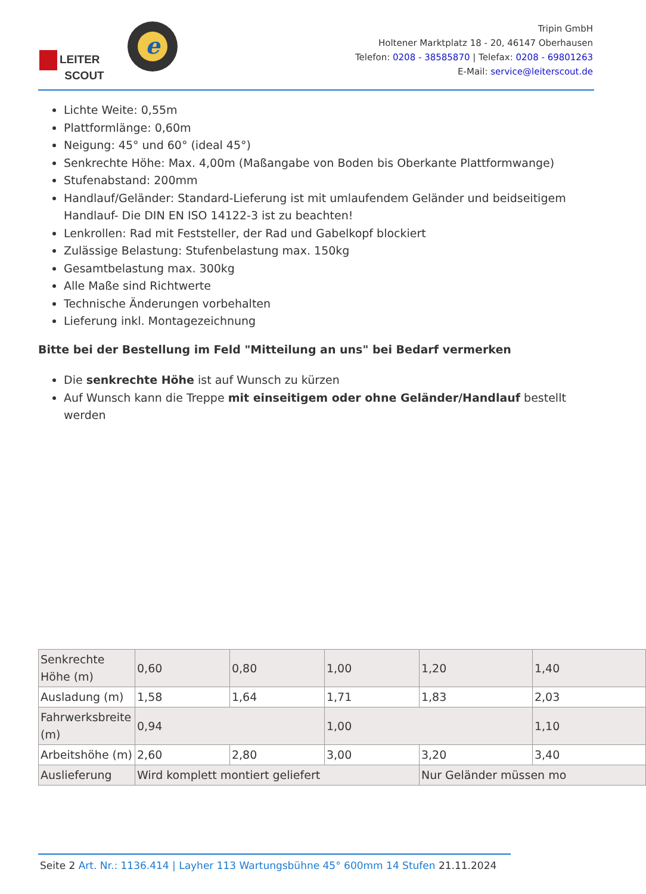LEITER
SCOUT
e
Tripin GmbH
Holtener Marktplatz 18 - 20, 46147 Oberhausen
Telefon: 0208 - 38585870 | Telefax: 0208 - 69801263
E-Mail: service@leiterscout.de
Lichte Weite: 0,55m
Plattformlänge: 0,60m
Neigung: 45° und 60° (ideal 45°)
Senkrechte Höhe: Max. 4,00m (Maßangabe von Boden bis Oberkante Plattformwange)
Stufenabstand: 200mm
Handlauf/Geländer: Standard-Lieferung ist mit umlaufendem Geländer und beidseitigem Handlauf- Die DIN EN ISO 14122-3 ist zu beachten!
Lenkrollen: Rad mit Feststeller, der Rad und Gabelkopf blockiert
Zulässige Belastung: Stufenbelastung max. 150kg
Gesamtbelastung max. 300kg
Alle Maße sind Richtwerte
Technische Änderungen vorbehalten
Lieferung inkl. Montagezeichnung
Bitte bei der Bestellung im Feld "Mitteilung an uns" bei Bedarf vermerken
Die senkrechte Höhe ist auf Wunsch zu kürzen
Auf Wunsch kann die Treppe mit einseitigem oder ohne Geländer/Handlauf bestellt werden
| Senkrechte Höhe (m) | 0,60 | 0,80 | 1,00 | 1,20 | 1,40 |
| Ausladung (m) | 1,58 | 1,64 | 1,71 | 1,83 | 2,03 |
| Fahrwerksbreite (m) | 0,94 | | 1,00 | | 1,10 |
| Arbeitshöhe (m) | 2,60 | 2,80 | 3,00 | 3,20 | 3,40 |
| Auslieferung | Wird komplett montiert geliefert | | | Nur Geländer müssen mo | |
Seite 2 Art. Nr.: 1136.414 | Layher 113 Wartungsbühne 45° 600mm 14 Stufen 21.11.2024